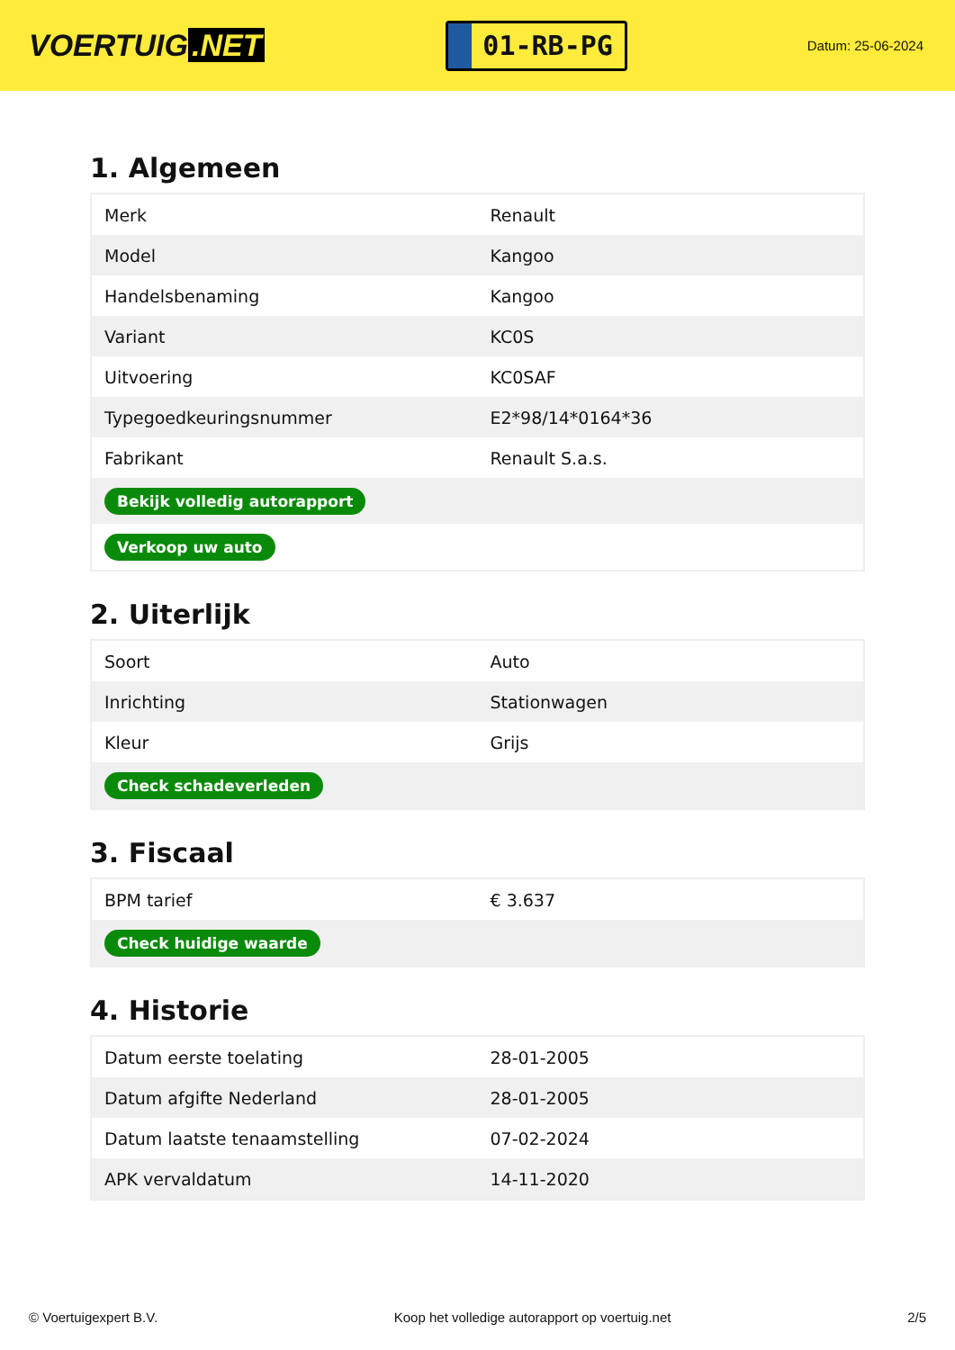VOERTUIG.NET
01-RB-PG
Datum: 25-06-2024
1. Algemeen
| Merk | Renault |
| Model | Kangoo |
| Handelsbenaming | Kangoo |
| Variant | KC0S |
| Uitvoering | KC0SAF |
| Typegoedkeuringsnummer | E2*98/14*0164*36 |
| Fabrikant | Renault S.a.s. |
| Bekijk volledig autorapport | |
| Verkoop uw auto | |
2. Uiterlijk
| Soort | Auto |
| Inrichting | Stationwagen |
| Kleur | Grijs |
| Check schadeverleden | |
3. Fiscaal
| BPM tarief | € 3.637 |
| Check huidige waarde | |
4. Historie
| Datum eerste toelating | 28-01-2005 |
| Datum afgifte Nederland | 28-01-2005 |
| Datum laatste tenaamstelling | 07-02-2024 |
| APK vervaldatum | 14-11-2020 |
© Voertuigexpert B.V. Koop het volledige autorapport op voertuig.net 2/5